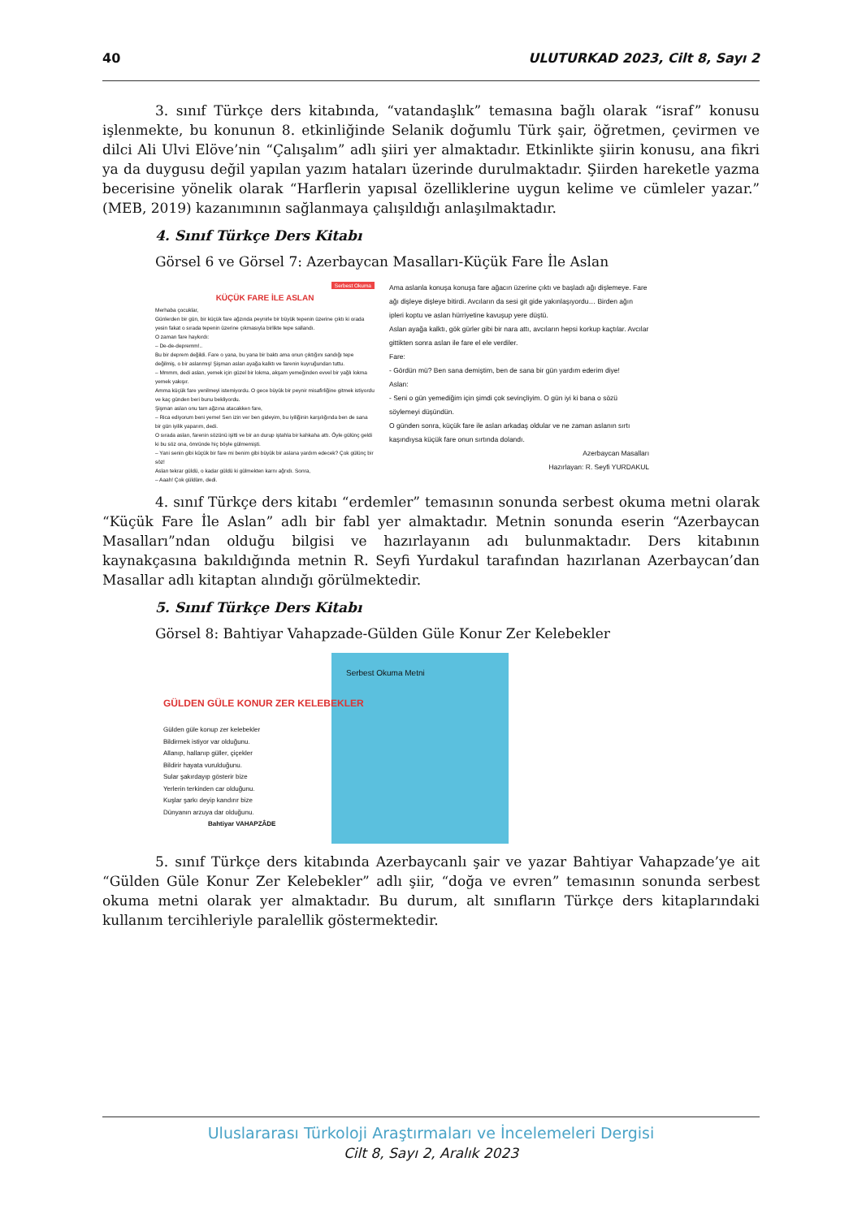40 ULUTURKAD 2023, Cilt 8, Sayı 2
3. sınıf Türkçe ders kitabında, “vatandaşlık” temasına bağlı olarak “israf” konusu işlenmekte, bu konunun 8. etkinliğinde Selanik doğumlu Türk şair, öğretmen, çevirmen ve dilci Ali Ulvi Elöve’nin “Çalışalım” adlı şiiri yer almaktadır. Etkinlikte şiirin konusu, ana fikri ya da duygusu değil yapılan yazım hataları üzerinde durulmaktadır. Şiirden hareketle yazma becerisine yönelik olarak “Harflerin yapısal özelliklerine uygun kelime ve cümleler yazar.” (MEB, 2019) kazanımının sağlanmaya çalışıldığı anlaşılmaktadır.
4. Sınıf Türkçe Ders Kitabı
Görsel 6 ve Görsel 7: Azerbaycan Masalları-Küçük Fare İle Aslan
Serbest Okuma
KÜÇÜK FARE İLE ASLAN
Merhaba çocuklar,
Günlerden bir gün, bir küçük fare ağzında peynirle bir büyük tepenin üzerine çıktı ki orada yesin fakat o sırada tepenin üzerine çıkmasıyla birlikte tepe sallandı.
O zaman fare haykırdı:
– De-de-depremm!..
Bu bir deprem değildi. Fare o yana, bu yana bir baktı ama onun çıktığını sandığı tepe değilmiş, o bir aslanmış! Şişman aslan ayağa kalktı ve farenin kuyruğundan tuttu.
– Mmmm, dedi aslan, yemek için güzel bir lokma, akşam yemeğinden evvel bir yağlı lokma yemek yakışır.
Amma küçük fare yenilmeyi istemiyordu. O gece büyük bir peynir misafirliğine gitmek istiyordu ve kaç günden beri bunu bekliyordu.
Şişman aslan onu tam ağzına atacakken fare,
– Rica ediyorum beni yeme! Sen izin ver ben gideyim, bu iyiliğinin karşılığında ben de sana bir gün iyilik yaparım, dedi.
O sırada aslan, farenin sözünü işitti ve bir an durup iştahla bir kahkaha attı. Öyle gülünç geldi ki bu söz ona, ömründe hiç böyle gülmemişti.
– Yani senin gibi küçük bir fare mi benim gibi büyük bir aslana yardım edecek? Çok gülünç bir söz!
Aslan tekrar güldü, o kadar güldü ki gülmekten karnı ağrıdı. Sonra,
– Aaah! Çok güldüm, dedi.
Ama aslanla konuşa konuşa fare ağacın üzerine çıktı ve başladı ağı dişlemeye. Fare ağı dişleye dişleye bitirdi. Avcıların da sesi git gide yakınlaşıyordu… Birden ağın ipleri koptu ve aslan hürriyetine kavuşup yere düştü.
Aslan ayağa kalktı, gök gürler gibi bir nara attı, avcıların hepsi korkup kaçtılar. Avcılar gittikten sonra aslan ile fare el ele verdiler.
Fare:
- Gördün mü? Ben sana demiştim, ben de sana bir gün yardım ederim diye!
Aslan:
- Seni o gün yemediğim için şimdi çok sevinçliyim. O gün iyi ki bana o sözü söylemeyi düşündün.
O günden sonra, küçük fare ile aslan arkadaş oldular ve ne zaman aslanın sırtı kaşındıysa küçük fare onun sırtında dolandı.
Azerbaycan Masalları
Hazırlayan: R. Seyfi YURDAKUL
4. sınıf Türkçe ders kitabı “erdemler” temasının sonunda serbest okuma metni olarak “Küçük Fare İle Aslan” adlı bir fabl yer almaktadır. Metnin sonunda eserin “Azerbaycan Masalları”ndan olduğu bilgisi ve hazırlayanın adı bulunmaktadır. Ders kitabının kaynakçasına bakıldığında metnin R. Seyfi Yurdakul tarafından hazırlanan Azerbaycan’dan Masallar adlı kitaptan alındığı görülmektedir.
5. Sınıf Türkçe Ders Kitabı
Görsel 8: Bahtiyar Vahapzade-Gülden Güle Konur Zer Kelebekler
Serbest Okuma Metni
GÜLDEN GÜLE KONUR ZER KELEBEKLER
Gülden güle konup zer kelebekler
Bildirmek istiyor var olduğunu.
Allanıp, hallanıp güller, çiçekler
Bildirir hayata vurulduğunu.
Sular şakırdayıp gösterir bize
Yerlerin terkinden car olduğunu.
Kuşlar şarkı deyip kandırır bize
Dünyanın arzuya dar olduğunu.
Bahtiyar VAHAPZÂDE
5. sınıf Türkçe ders kitabında Azerbaycanlı şair ve yazar Bahtiyar Vahapzade’ye ait “Gülden Güle Konur Zer Kelebekler” adlı şiir, “doğa ve evren” temasının sonunda serbest okuma metni olarak yer almaktadır. Bu durum, alt sınıfların Türkçe ders kitaplarındaki kullanım tercihleriyle paralellik göstermektedir.
Uluslararası Türkoloji Araştırmaları ve İncelemeleri Dergisi
Cilt 8, Sayı 2, Aralık 2023